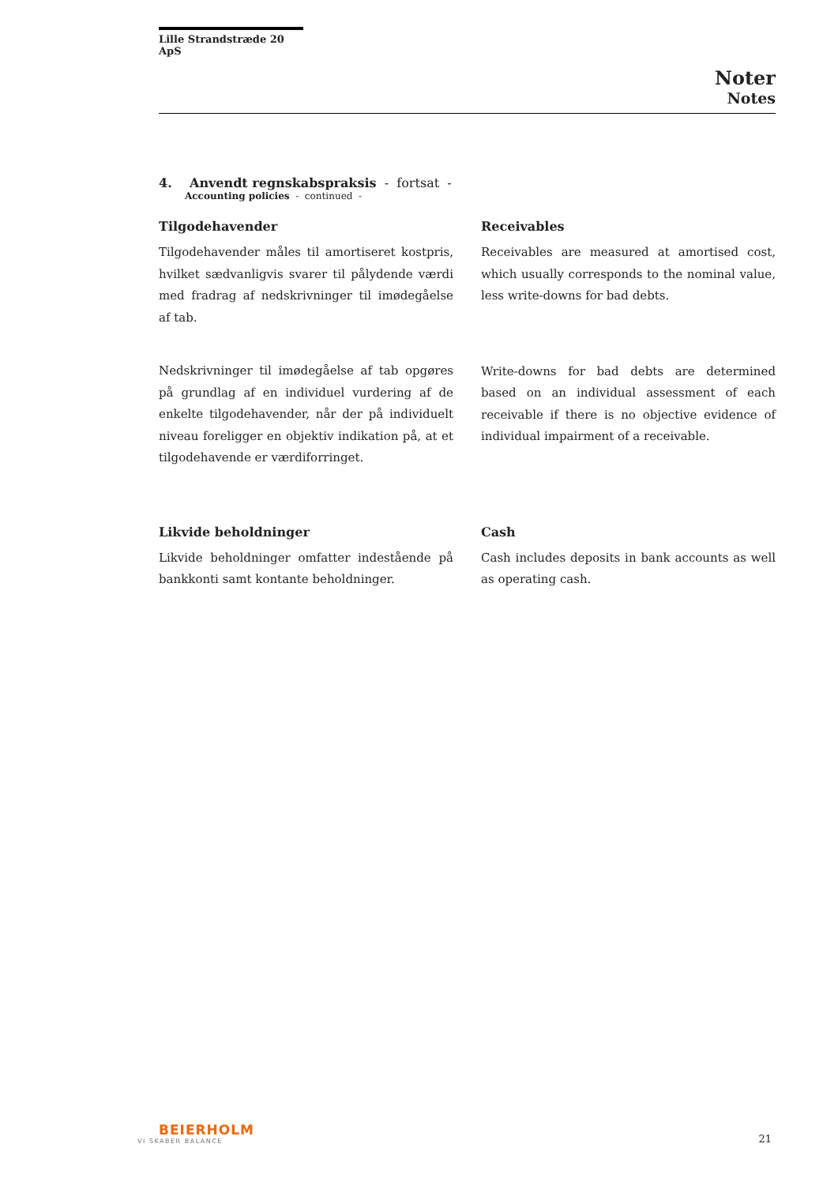Lille Strandstræde 20 ApS
Noter
Notes
4. Anvendt regnskabspraksis - fortsat -
Accounting policies - continued -
Tilgodehavender
Tilgodehavender måles til amortiseret kostpris, hvilket sædvanligvis svarer til pålydende værdi med fradrag af nedskrivninger til imødegåelse af tab.
Nedskrivninger til imødegåelse af tab opgøres på grundlag af en individuel vurdering af de enkelte tilgodehavender, når der på individuelt niveau foreligger en objektiv indikation på, at et tilgodehavende er værdiforringet.
Likvide beholdninger
Likvide beholdninger omfatter indestående på bankkonti samt kontante beholdninger.
Receivables
Receivables are measured at amortised cost, which usually corresponds to the nominal value, less write-downs for bad debts.
Write-downs for bad debts are determined based on an individual assessment of each receivable if there is no objective evidence of individual impairment of a receivable.
Cash
Cash includes deposits in bank accounts as well as operating cash.
BEIERHOLM
VI SKABER BALANCE
21